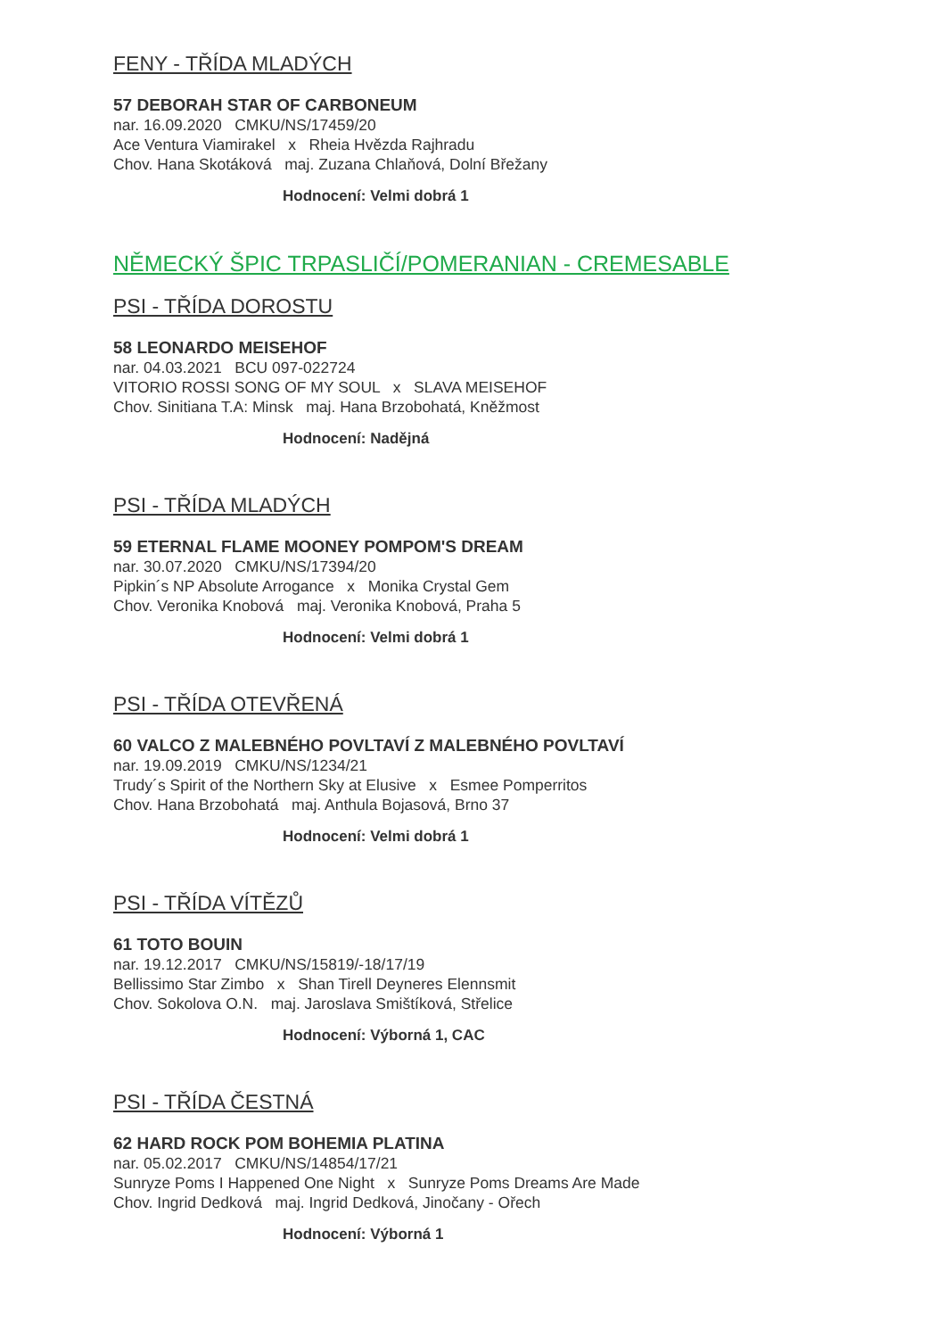FENY - TŘÍDA MLADÝCH
57 DEBORAH STAR OF CARBONEUM
nar. 16.09.2020 CMKU/NS/17459/20
Ace Ventura Viamirakel x Rheia Hvězda Rajhradu
Chov. Hana Skotáková maj. Zuzana Chlaňová, Dolní Břežany
Hodnocení: Velmi dobrá 1
NĚMECKÝ ŠPIC TRPASLIČÍ/POMERANIAN - CREMESABLE
PSI - TŘÍDA DOROSTU
58 LEONARDO MEISEHOF
nar. 04.03.2021 BCU 097-022724
VITORIO ROSSI SONG OF MY SOUL x SLAVA MEISEHOF
Chov. Sinitiana T.A: Minsk maj. Hana Brzobohatá, Kněžmost
Hodnocení: Nadějná
PSI - TŘÍDA MLADÝCH
59 ETERNAL FLAME MOONEY POMPOM'S DREAM
nar. 30.07.2020 CMKU/NS/17394/20
Pipkin´s NP Absolute Arrogance x Monika Crystal Gem
Chov. Veronika Knobová maj. Veronika Knobová, Praha 5
Hodnocení: Velmi dobrá 1
PSI - TŘÍDA OTEVŘENÁ
60 VALCO Z MALEBNÉHO POVLTAVÍ Z MALEBNÉHO POVLTAVÍ
nar. 19.09.2019 CMKU/NS/1234/21
Trudy´s Spirit of the Northern Sky at Elusive x Esmee Pomperritos
Chov. Hana Brzobohatá maj. Anthula Bojasová, Brno 37
Hodnocení: Velmi dobrá 1
PSI - TŘÍDA VÍTĚZŮ
61 TOTO BOUIN
nar. 19.12.2017 CMKU/NS/15819/-18/17/19
Bellissimo Star Zimbo x Shan Tirell Deyneres Elennsmit
Chov. Sokolova O.N. maj. Jaroslava Smištíková, Střelice
Hodnocení: Výborná 1, CAC
PSI - TŘÍDA ČESTNÁ
62 HARD ROCK POM BOHEMIA PLATINA
nar. 05.02.2017 CMKU/NS/14854/17/21
Sunryze Poms I Happened One Night x Sunryze Poms Dreams Are Made
Chov. Ingrid Dedková maj. Ingrid Dedková, Jinočany - Ořech
Hodnocení: Výborná 1